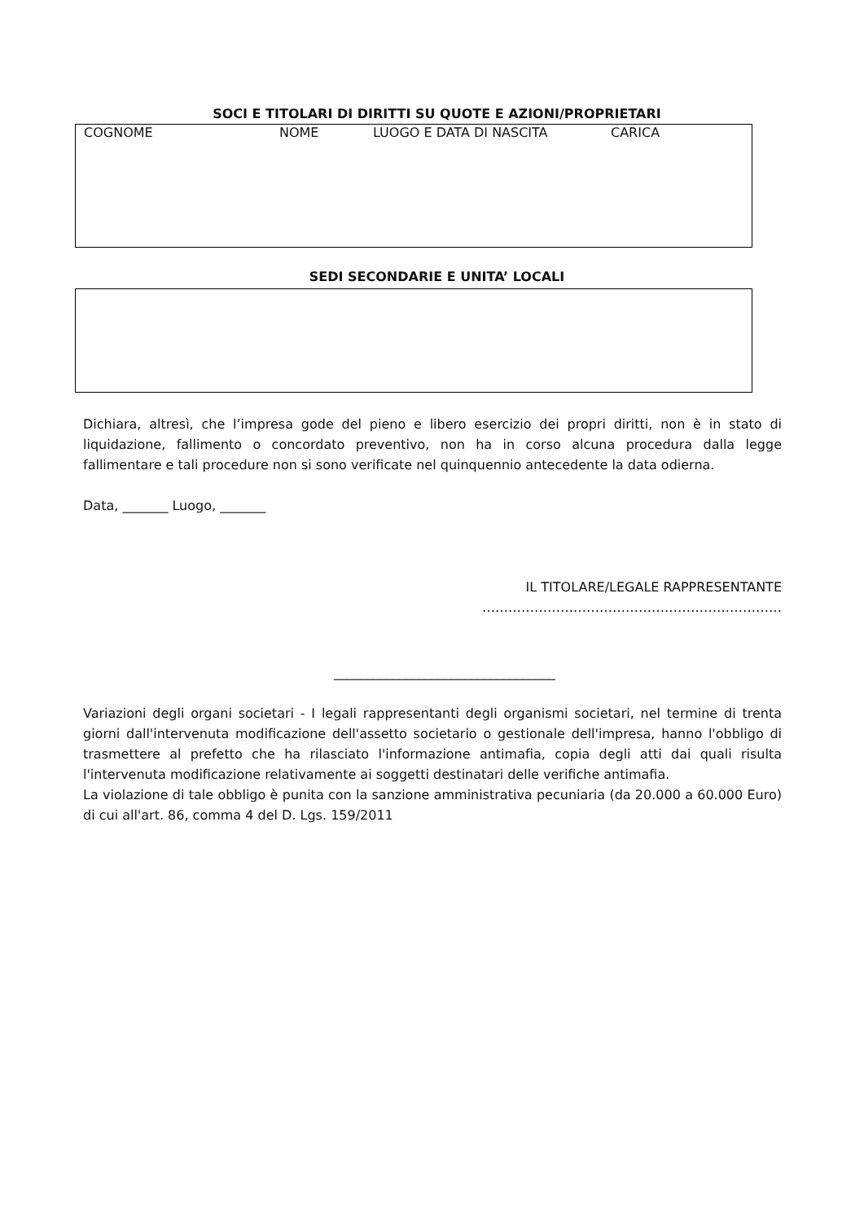SOCI E TITOLARI DI DIRITTI SU QUOTE E AZIONI/PROPRIETARI
COGNOME NOME LUOGO E DATA DI NASCITA CARICA
SEDI SECONDARIE E UNITA’ LOCALI
Dichiara, altresì, che l’impresa gode del pieno e libero esercizio dei propri diritti, non è in stato di liquidazione, fallimento o concordato preventivo, non ha in corso alcuna procedura dalla legge fallimentare e tali procedure non si sono verificate nel quinquennio antecedente la data odierna.
Data, _______ Luogo, _______
IL TITOLARE/LEGALE RAPPRESENTANTE
……………………………………………………………
__________________________________
Variazioni degli organi societari - I legali rappresentanti degli organismi societari, nel termine di trenta giorni dall'intervenuta modificazione dell'assetto societario o gestionale dell'impresa, hanno l'obbligo di trasmettere al prefetto che ha rilasciato l'informazione antimafia, copia degli atti dai quali risulta l'intervenuta modificazione relativamente ai soggetti destinatari delle verifiche antimafia.
La violazione di tale obbligo è punita con la sanzione amministrativa pecuniaria (da 20.000 a 60.000 Euro) di cui all'art. 86, comma 4 del D. Lgs. 159/2011